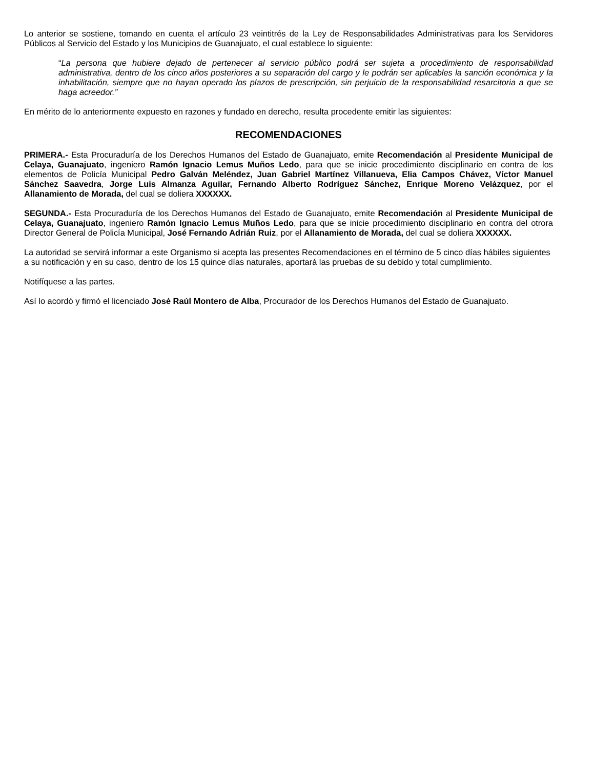Lo anterior se sostiene, tomando en cuenta el artículo 23 veintitrés de la Ley de Responsabilidades Administrativas para los Servidores Públicos al Servicio del Estado y los Municipios de Guanajuato, el cual establece lo siguiente:
“La persona que hubiere dejado de pertenecer al servicio público podrá ser sujeta a procedimiento de responsabilidad administrativa, dentro de los cinco años posteriores a su separación del cargo y le podrán ser aplicables la sanción económica y la inhabilitación, siempre que no hayan operado los plazos de prescripción, sin perjuicio de la responsabilidad resarcitoria a que se haga acreedor.”
En mérito de lo anteriormente expuesto en razones y fundado en derecho, resulta procedente emitir las siguientes:
RECOMENDACIONES
PRIMERA.- Esta Procuraduría de los Derechos Humanos del Estado de Guanajuato, emite Recomendación al Presidente Municipal de Celaya, Guanajuato, ingeniero Ramón Ignacio Lemus Muños Ledo, para que se inicie procedimiento disciplinario en contra de los elementos de Policía Municipal Pedro Galván Meléndez, Juan Gabriel Martínez Villanueva, Elia Campos Chávez, Víctor Manuel Sánchez Saavedra, Jorge Luis Almanza Aguilar, Fernando Alberto Rodríguez Sánchez, Enrique Moreno Velázquez, por el Allanamiento de Morada, del cual se doliera XXXXXX.
SEGUNDA.- Esta Procuraduría de los Derechos Humanos del Estado de Guanajuato, emite Recomendación al Presidente Municipal de Celaya, Guanajuato, ingeniero Ramón Ignacio Lemus Muños Ledo, para que se inicie procedimiento disciplinario en contra del otrora Director General de Policía Municipal, José Fernando Adrián Ruiz, por el Allanamiento de Morada, del cual se doliera XXXXXX.
La autoridad se servirá informar a este Organismo si acepta las presentes Recomendaciones en el término de 5 cinco días hábiles siguientes a su notificación y en su caso, dentro de los 15 quince días naturales, aportará las pruebas de su debido y total cumplimiento.
Notifíquese a las partes.
Así lo acordó y firmó el licenciado José Raúl Montero de Alba, Procurador de los Derechos Humanos del Estado de Guanajuato.